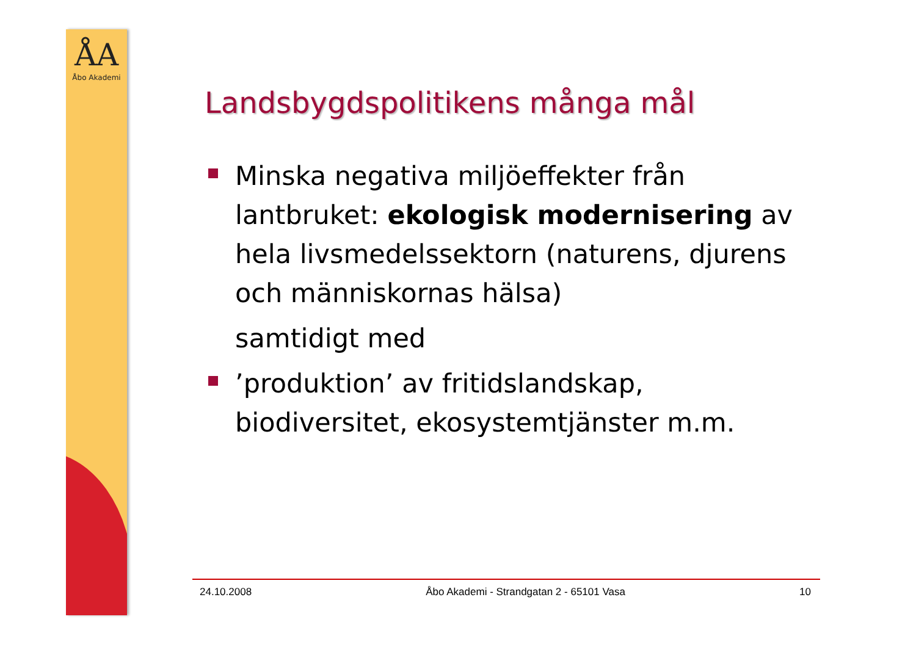ÅA
Åbo Akademi
Landsbygdspolitikens många mål
Minska negativa miljöeffekter från lantbruket: ekologisk modernisering av hela livsmedelssektorn (naturens, djurens och människornas hälsa)
samtidigt med
’produktion’ av fritidslandskap, biodiversitet, ekosystemtjänster m.m.
24.10.2008 Åbo Akademi - Strandgatan 2 - 65101 Vasa 10